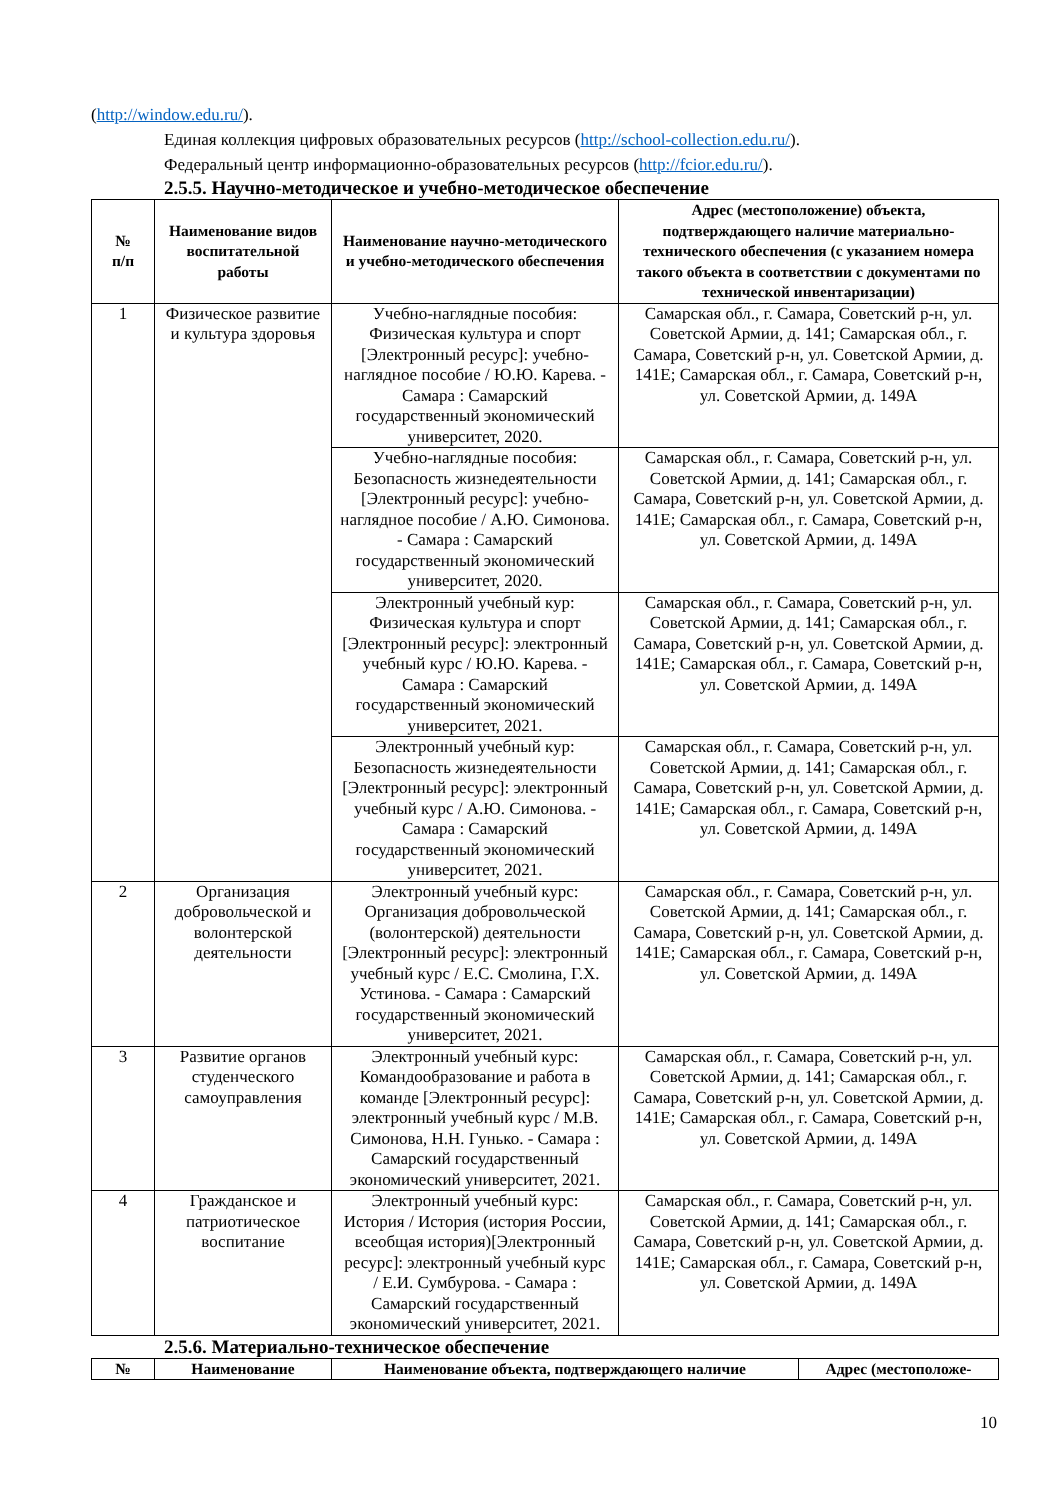(http://window.edu.ru/).
Единая коллекция цифровых образовательных ресурсов (http://school-collection.edu.ru/).
Федеральный центр информационно-образовательных ресурсов (http://fcior.edu.ru/).
2.5.5. Научно-методическое и учебно-методическое обеспечение
| № п/п | Наименование видов воспитательной работы | Наименование научно-методического и учебно-методического обеспечения | Адрес (местоположение) объекта, подтверждающего наличие материально-технического обеспечения (с указанием номера такого объекта в соответствии с документами по технической инвентаризации) |
| --- | --- | --- | --- |
| 1 | Физическое развитие и культура здоровья | Учебно-наглядные пособия: Физическая культура и спорт [Электронный ресурс]: учебно-наглядное пособие / Ю.Ю. Карева. - Самара : Самарский государственный экономический университет, 2020. | Самарская обл., г. Самара, Советский р-н, ул. Советской Армии, д. 141; Самарская обл., г. Самара, Советский р-н, ул. Советской Армии, д. 141Е; Самарская обл., г. Самара, Советский р-н, ул. Советской Армии, д. 149А |
| | | Учебно-наглядные пособия: Безопасность жизнедеятельности [Электронный ресурс]: учебно-наглядное пособие / А.Ю. Симонова. - Самара : Самарский государственный экономический университет, 2020. | Самарская обл., г. Самара, Советский р-н, ул. Советской Армии, д. 141; Самарская обл., г. Самара, Советский р-н, ул. Советской Армии, д. 141Е; Самарская обл., г. Самара, Советский р-н, ул. Советской Армии, д. 149А |
| | | Электронный учебный кур: Физическая культура и спорт [Электронный ресурс]: электронный учебный курс / Ю.Ю. Карева. - Самара : Самарский государственный экономический университет, 2021. | Самарская обл., г. Самара, Советский р-н, ул. Советской Армии, д. 141; Самарская обл., г. Самара, Советский р-н, ул. Советской Армии, д. 141Е; Самарская обл., г. Самара, Советский р-н, ул. Советской Армии, д. 149А |
| | | Электронный учебный кур: Безопасность жизнедеятельности [Электронный ресурс]: электронный учебный курс / А.Ю. Симонова. - Самара : Самарский государственный экономический университет, 2021. | Самарская обл., г. Самара, Советский р-н, ул. Советской Армии, д. 141; Самарская обл., г. Самара, Советский р-н, ул. Советской Армии, д. 141Е; Самарская обл., г. Самара, Советский р-н, ул. Советской Армии, д. 149А |
| 2 | Организация добровольческой и волонтерской деятельности | Электронный учебный курс: Организация добровольческой (волонтерской) деятельности [Электронный ресурс]: электронный учебный курс / Е.С. Смолина, Г.Х. Устинова. - Самара : Самарский государственный экономический университет, 2021. | Самарская обл., г. Самара, Советский р-н, ул. Советской Армии, д. 141; Самарская обл., г. Самара, Советский р-н, ул. Советской Армии, д. 141Е; Самарская обл., г. Самара, Советский р-н, ул. Советской Армии, д. 149А |
| 3 | Развитие органов студенческого самоуправления | Электронный учебный курс: Командообразование и работа в команде [Электронный ресурс]: электронный учебный курс / М.В. Симонова, Н.Н. Гунько. - Самара : Самарский государственный экономический университет, 2021. | Самарская обл., г. Самара, Советский р-н, ул. Советской Армии, д. 141; Самарская обл., г. Самара, Советский р-н, ул. Советской Армии, д. 141Е; Самарская обл., г. Самара, Советский р-н, ул. Советской Армии, д. 149А |
| 4 | Гражданское и патриотическое воспитание | Электронный учебный курс: История / История (история России, всеобщая история)[Электронный ресурс]: электронный учебный курс / Е.И. Сумбурова. - Самара : Самарский государственный экономический университет, 2021. | Самарская обл., г. Самара, Советский р-н, ул. Советской Армии, д. 141; Самарская обл., г. Самара, Советский р-н, ул. Советской Армии, д. 141Е; Самарская обл., г. Самара, Советский р-н, ул. Советской Армии, д. 149А |
2.5.6. Материально-техническое обеспечение
| № | Наименование | Наименование объекта, подтверждающего наличие | Адрес (местоположе- |
| --- | --- | --- | --- |
10